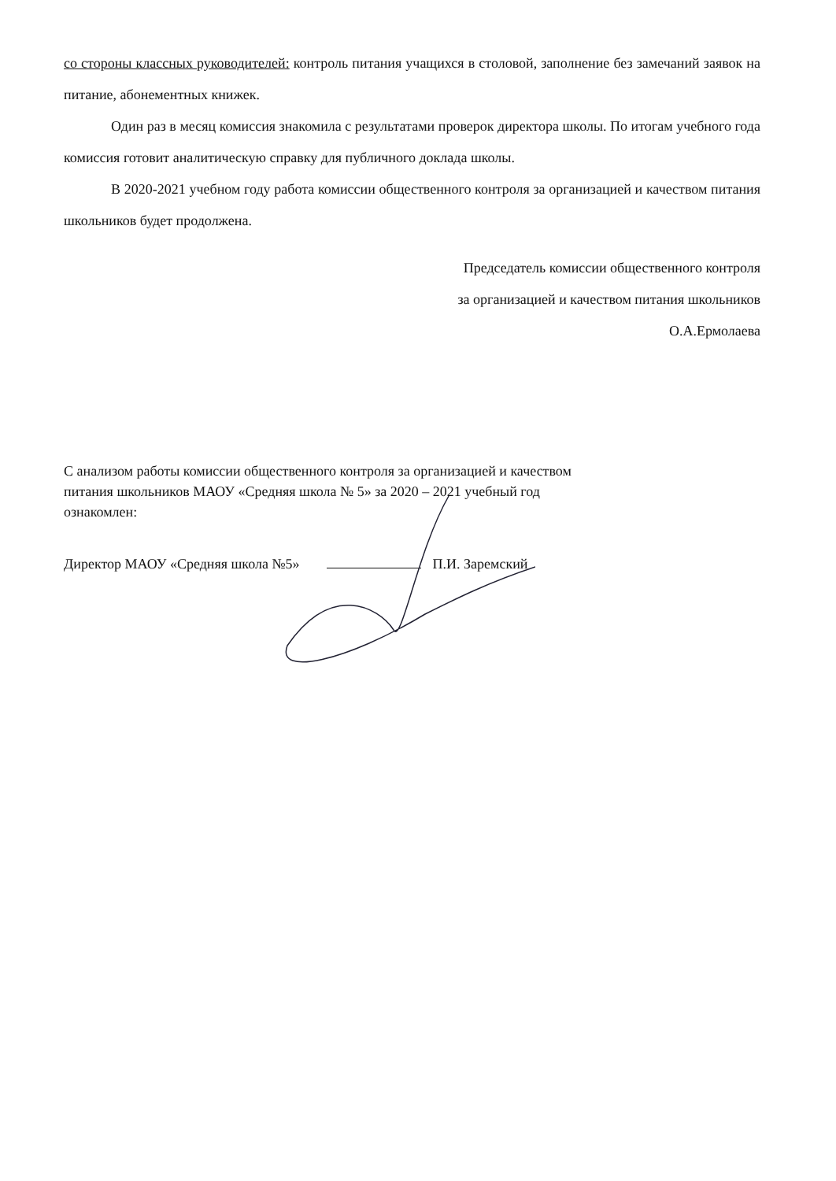со стороны классных руководителей: контроль питания учащихся в столовой, заполнение без замечаний заявок на питание, абонементных книжек.
Один раз в месяц комиссия знакомила с результатами проверок директора школы. По итогам учебного года комиссия готовит аналитическую справку для публичного доклада школы.
В 2020-2021 учебном году работа комиссии общественного контроля за организацией и качеством питания школьников будет продолжена.
Председатель комиссии общественного контроля
за организацией и качеством питания школьников
О.А.Ермолаева
С анализом работы комиссии общественного контроля за организацией и качеством питания школьников МАОУ «Средняя школа № 5» за 2020 – 2021 учебный год
ознакомлен:
Директор МАОУ «Средняя школа №5» П.И. Заремский